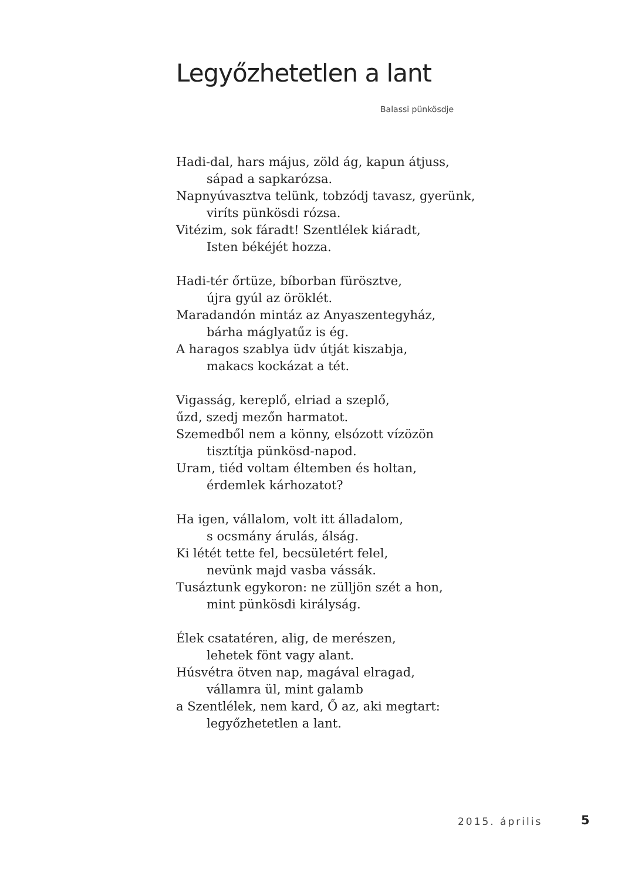Legyőzhetetlen a lant
Balassi pünkösdje
Hadi-dal, hars május, zöld ág, kapun átjuss,
sápad a sapkarózsa.
Napnyúvasztva telünk, tobzódj tavasz, gyerünk,
viríts pünkösdi rózsa.
Vitézim, sok fáradt! Szentlélek kiáradt,
Isten békéjét hozza.
Hadi-tér őrtüze, bíborban fürösztve,
újra gyúl az öröklét.
Maradandón mintáz az Anyaszentegyház,
bárha máglyatűz is ég.
A haragos szablya üdv útját kiszabja,
makacs kockázat a tét.
Vigasság, kereplő, elriad a szeplő,
űzd, szedj mezőn harmatot.
Szemedből nem a könny, elsózott vízözön
tisztítja pünkösd-napod.
Uram, tiéd voltam éltemben és holtan,
érdemlek kárhozatot?
Ha igen, vállalom, volt itt álladalom,
s ocsmány árulás, álság.
Ki létét tette fel, becsületért felel,
nevünk majd vasba vássák.
Tusáztunk egykoron: ne zülljön szét a hon,
mint pünkösdi királyság.
Élek csatatéren, alig, de merészen,
lehetek fönt vagy alant.
Húsvétra ötven nap, magával elragad,
vállamra ül, mint galamb
a Szentlélek, nem kard, Ő az, aki megtart:
legyőzhetetlen a lant.
2015. április 5